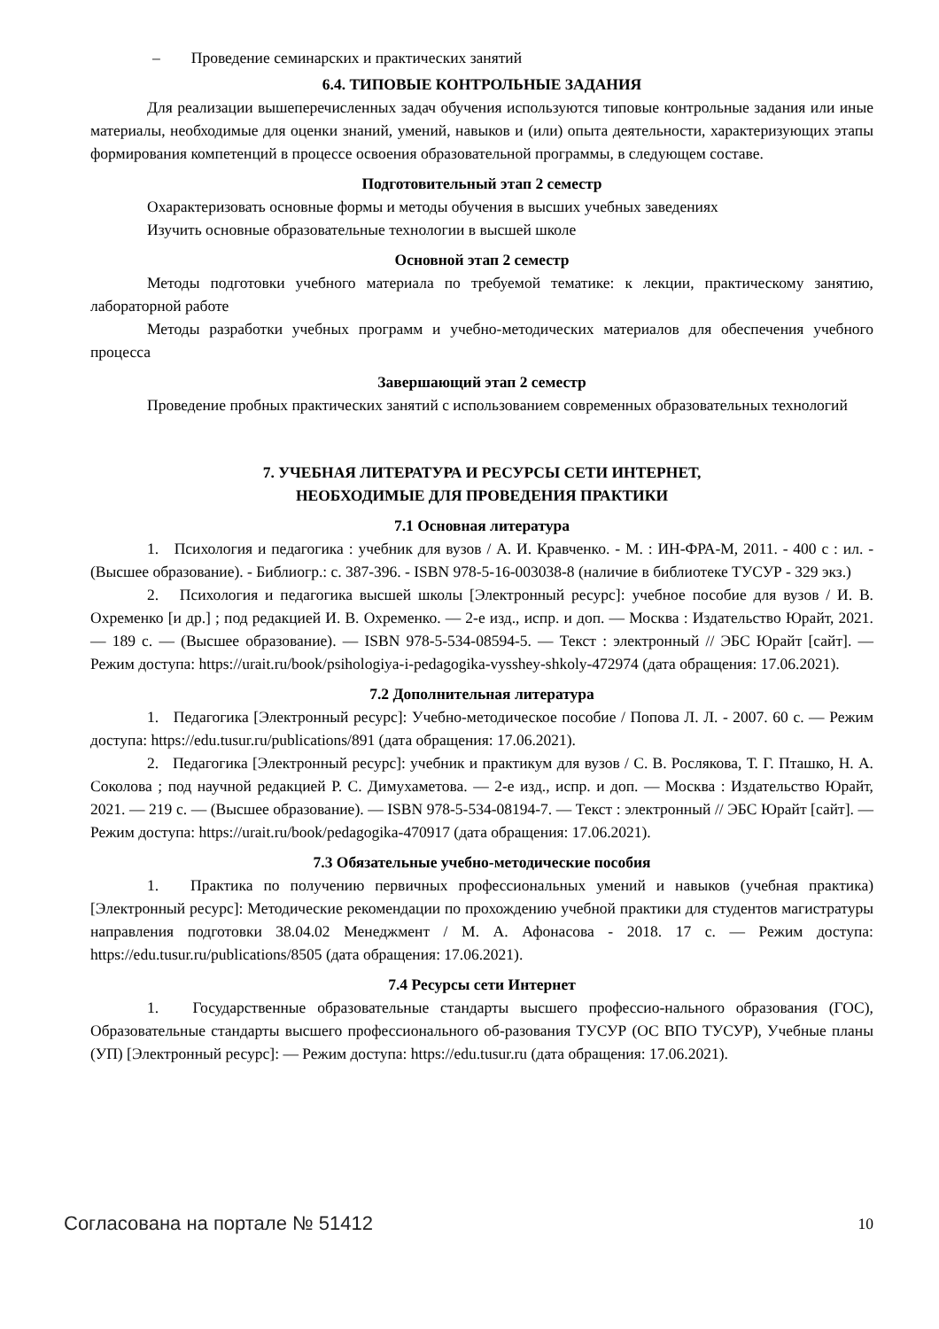– Проведение семинарских и практических занятий
6.4. ТИПОВЫЕ КОНТРОЛЬНЫЕ ЗАДАНИЯ
Для реализации вышеперечисленных задач обучения используются типовые контрольные задания или иные материалы, необходимые для оценки знаний, умений, навыков и (или) опыта деятельности, характеризующих этапы формирования компетенций в процессе освоения образовательной программы, в следующем составе.
Подготовительный этап 2 семестр
Охарактеризовать основные формы и методы обучения в высших учебных заведениях
Изучить основные образовательные технологии в высшей школе
Основной этап 2 семестр
Методы подготовки учебного материала по требуемой тематике: к лекции, практическому занятию, лабораторной работе
Методы разработки учебных программ и учебно-методических материалов для обеспечения учебного процесса
Завершающий этап 2 семестр
Проведение пробных практических занятий с использованием современных образовательных технологий
7. УЧЕБНАЯ ЛИТЕРАТУРА И РЕСУРСЫ СЕТИ ИНТЕРНЕТ,
НЕОБХОДИМЫЕ ДЛЯ ПРОВЕДЕНИЯ ПРАКТИКИ
7.1 Основная литература
1. Психология и педагогика : учебник для вузов / А. И. Кравченко. - М. : ИН-ФРА-М, 2011. - 400 с : ил. - (Высшее образование). - Библиогр.: с. 387-396. - ISBN 978-5-16-003038-8 (наличие в библиотеке ТУСУР - 329 экз.)
2. Психология и педагогика высшей школы [Электронный ресурс]: учебное пособие для вузов / И. В. Охременко [и др.] ; под редакцией И. В. Охременко. — 2-е изд., испр. и доп. — Москва : Издательство Юрайт, 2021. — 189 с. — (Высшее образование). — ISBN 978-5-534-08594-5. — Текст : электронный // ЭБС Юрайт [сайт]. — Режим доступа: https://urait.ru/book/psihologiya-i-pedagogika-vysshey-shkoly-472974 (дата обращения: 17.06.2021).
7.2 Дополнительная литература
1. Педагогика [Электронный ресурс]: Учебно-методическое пособие / Попова Л. Л. - 2007. 60 с. — Режим доступа: https://edu.tusur.ru/publications/891 (дата обращения: 17.06.2021).
2. Педагогика [Электронный ресурс]: учебник и практикум для вузов / С. В. Рослякова, Т. Г. Пташко, Н. А. Соколова ; под научной редакцией Р. С. Димухаметова. — 2-е изд., испр. и доп. — Москва : Издательство Юрайт, 2021. — 219 с. — (Высшее образование). — ISBN 978-5-534-08194-7. — Текст : электронный // ЭБС Юрайт [сайт]. — Режим доступа: https://urait.ru/book/pedagogika-470917 (дата обращения: 17.06.2021).
7.3 Обязательные учебно-методические пособия
1. Практика по получению первичных профессиональных умений и навыков (учебная практика) [Электронный ресурс]: Методические рекомендации по прохождению учебной практики для студентов магистратуры направления подготовки 38.04.02 Менеджмент / М. А. Афонасова - 2018. 17 с. — Режим доступа: https://edu.tusur.ru/publications/8505 (дата обращения: 17.06.2021).
7.4 Ресурсы сети Интернет
1. Государственные образовательные стандарты высшего профессио-нального образования (ГОС), Образовательные стандарты высшего профессионального об-разования ТУСУР (ОС ВПО ТУСУР), Учебные планы (УП) [Электронный ресурс]: — Режим доступа: https://edu.tusur.ru (дата обращения: 17.06.2021).
Согласована на портале № 51412 10